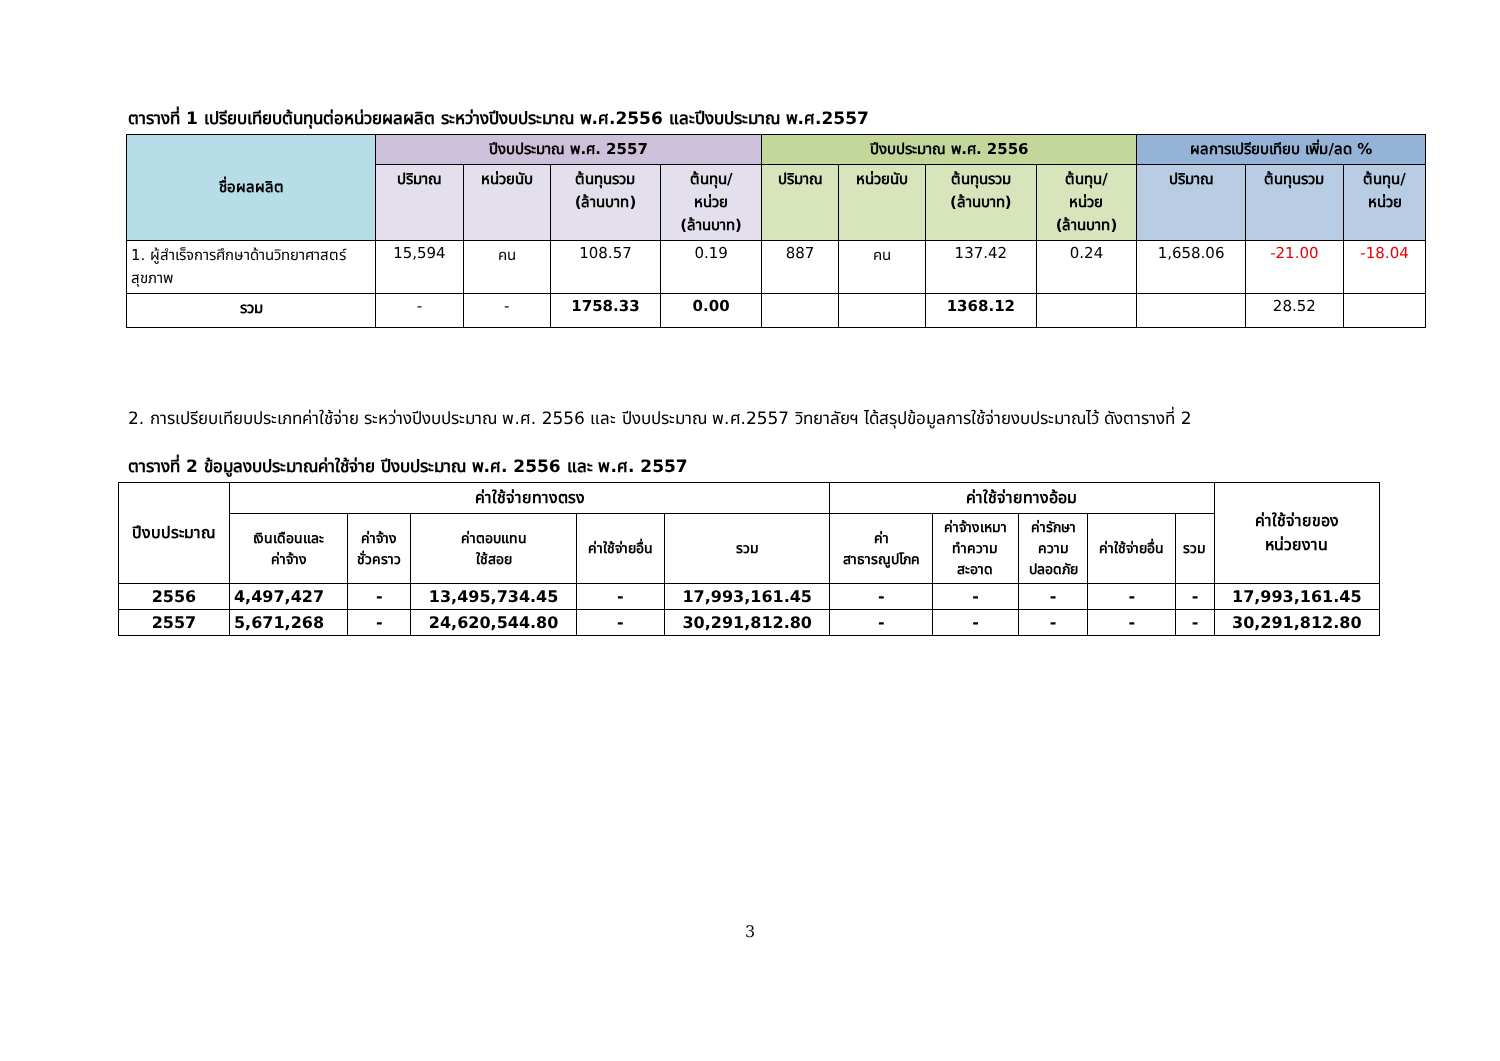ตารางที่ 1 เปรียบเทียบต้นทุนต่อหน่วยผลผลิต ระหว่างปีงบประมาณ พ.ศ.2556 และปีงบประมาณ พ.ศ.2557
| ชื่อผลผลิต | ปีงบประมาณ พ.ศ. 2557 | | | | ปีงบประมาณ พ.ศ. 2556 | | | | ผลการเปรียบเทียบ เพิ่ม/ลด % | | |
| --- | --- | --- | --- | --- | --- | --- | --- | --- | --- | --- | --- |
| | ปริมาณ | หน่วยนับ | ต้นทุนรวม (ล้านบาท) | ต้นทุน/ หน่วย (ล้านบาท) | ปริมาณ | หน่วยนับ | ต้นทุนรวม (ล้านบาท) | ต้นทุน/ หน่วย (ล้านบาท) | ปริมาณ | ต้นทุนรวม | ต้นทุน/ หน่วย |
| 1. ผู้สำเร็จการศึกษาด้านวิทยาศาสตร์สุขภาพ | 15,594 | คน | 108.57 | 0.19 | 887 | คน | 137.42 | 0.24 | 1,658.06 | -21.00 | -18.04 |
| รวม | - | - | 1758.33 | 0.00 | | | 1368.12 | | | 28.52 | |
2. การเปรียบเทียบประเภทค่าใช้จ่าย ระหว่างปีงบประมาณ พ.ศ. 2556 และ ปีงบประมาณ พ.ศ.2557 วิทยาลัยฯ ได้สรุปข้อมูลการใช้จ่ายงบประมาณไว้ ดังตารางที่ 2
ตารางที่ 2 ข้อมูลงบประมาณค่าใช้จ่าย ปีงบประมาณ พ.ศ. 2556 และ พ.ศ. 2557
| ปีงบประมาณ | ค่าใช้จ่ายทางตรง | | | | | ค่าใช้จ่ายทางอ้อม | | | | | ค่าใช้จ่ายของ หน่วยงาน |
| --- | --- | --- | --- | --- | --- | --- | --- | --- | --- | --- | --- |
| | เงินเดือนและ ค่าจ้าง | ค่าจ้าง ชั่วคราว | ค่าตอบแทน ใช้สอย | ค่าใช้จ่ายอื่น | รวม | ค่า สาธารณูปโภค | ค่าจ้างเหมา ทำความ สะอาด | ค่ารักษา ความ ปลอดภัย | ค่าใช้จ่ายอื่น | รวม | |
| 2556 | 4,497,427 | - | 13,495,734.45 | - | 17,993,161.45 | - | - | - | - | - | 17,993,161.45 |
| 2557 | 5,671,268 | - | 24,620,544.80 | - | 30,291,812.80 | - | - | - | - | - | 30,291,812.80 |
3